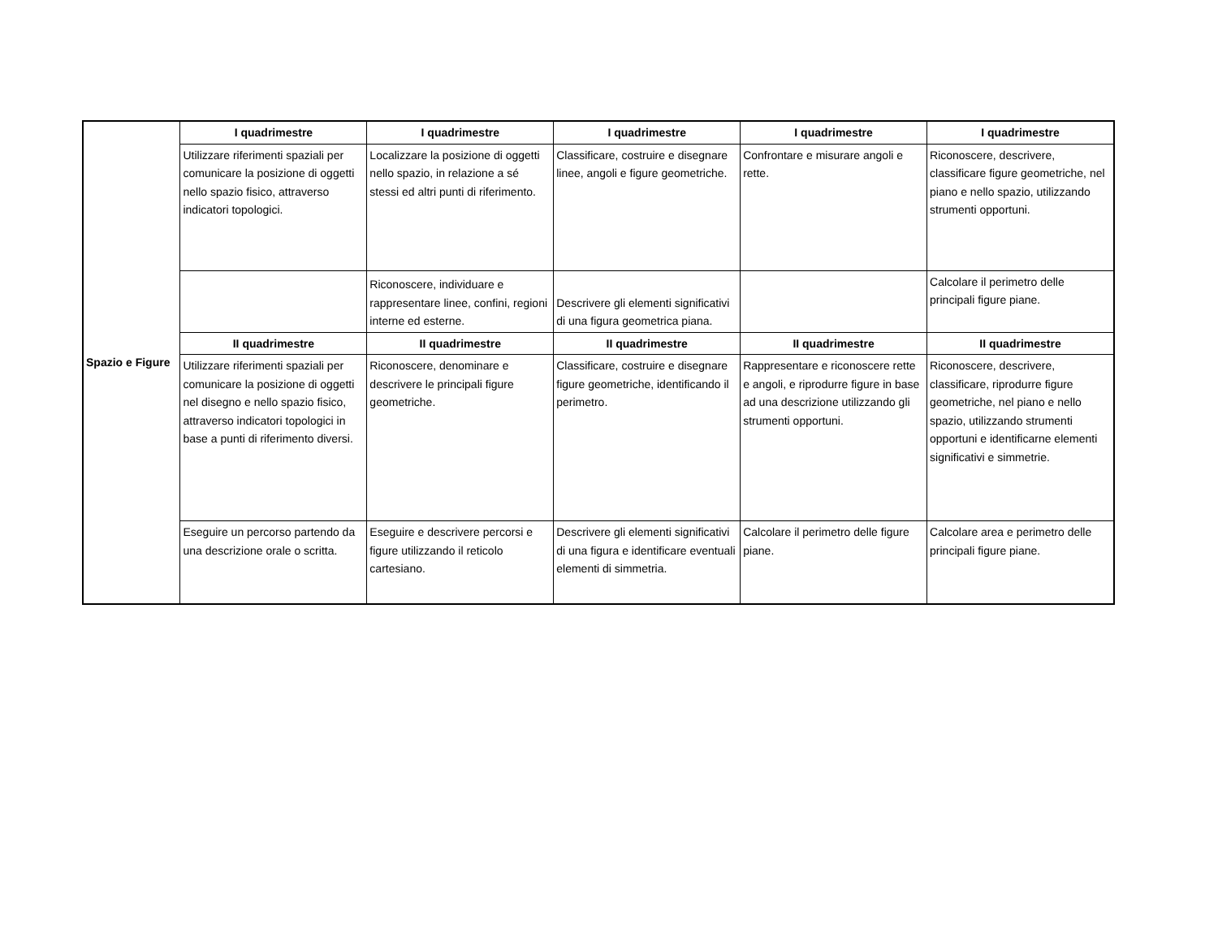| Spazio e Figure | I quadrimestre | I quadrimestre | I quadrimestre | I quadrimestre | I quadrimestre |
| | Utilizzare riferimenti spaziali per comunicare la posizione di oggetti nello spazio fisico, attraverso indicatori topologici. | Localizzare la posizione di oggetti nello spazio, in relazione a sé stessi ed altri punti di riferimento. | Classificare, costruire e disegnare linee, angoli e figure geometriche. | Confrontare e misurare angoli e rette. | Riconoscere, descrivere, classificare figure geometriche, nel piano e nello spazio, utilizzando strumenti opportuni. |
| | | Riconoscere, individuare e rappresentare linee, confini, regioni interne ed esterne. | Descrivere gli elementi significativi di una figura geometrica piana. | | Calcolare il perimetro delle principali figure piane. |
| | II quadrimestre | II quadrimestre | II quadrimestre | II quadrimestre | II quadrimestre |
| | Utilizzare riferimenti spaziali per comunicare la posizione di oggetti nel disegno e nello spazio fisico, attraverso indicatori topologici in base a punti di riferimento diversi. | Riconoscere, denominare e descrivere le principali figure geometriche. | Classificare, costruire e disegnare figure geometriche, identificando il perimetro. | Rappresentare e riconoscere rette e angoli, e riprodurre figure in base ad una descrizione utilizzando gli strumenti opportuni. | Riconoscere, descrivere, classificare, riprodurre figure geometriche, nel piano e nello spazio, utilizzando strumenti opportuni e identificarne elementi significativi e simmetrie. |
| | Eseguire un percorso partendo da una descrizione orale o scritta. | Eseguire e descrivere percorsi e figure utilizzando il reticolo cartesiano. | Descrivere gli elementi significativi di una figura e identificare eventuali elementi di simmetria. | Calcolare il perimetro delle figure piane. | Calcolare area e perimetro delle principali figure piane. |